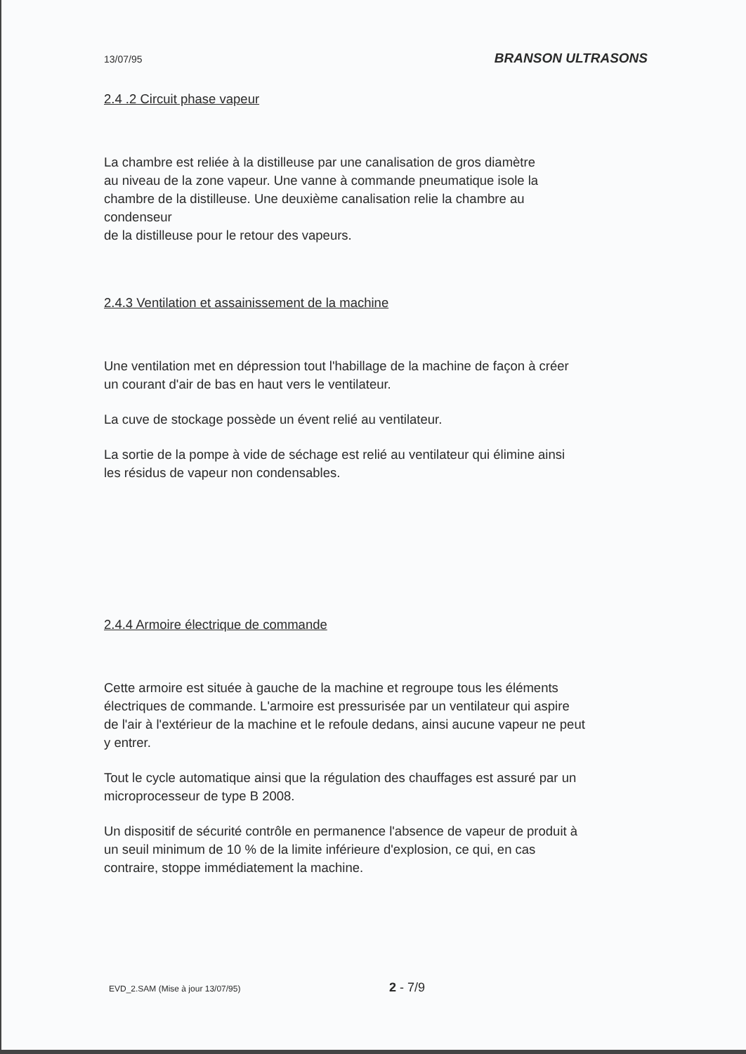13/07/95 BRANSON ULTRASONS
2.4 .2 Circuit phase vapeur
La chambre est reliée à la distilleuse par une canalisation de gros diamètre
au niveau de la zone vapeur. Une vanne à commande pneumatique isole la
chambre de la distilleuse. Une deuxième canalisation relie la chambre au
condenseur
de la distilleuse pour le retour des vapeurs.
2.4.3 Ventilation et assainissement de la machine
Une ventilation met en dépression tout l'habillage de la machine de façon à créer
un courant d'air de bas en haut vers le ventilateur.
La cuve de stockage possède un évent relié au ventilateur.
La sortie de la pompe à vide de séchage est relié au ventilateur qui élimine ainsi
les résidus de vapeur non condensables.
2.4.4 Armoire électrique de commande
Cette armoire est située à gauche de la machine et regroupe tous les éléments
électriques de commande. L'armoire est pressurisée par un ventilateur qui aspire
de l'air à l'extérieur de la machine et le refoule dedans, ainsi aucune vapeur ne peut
y entrer.
Tout le cycle automatique ainsi que la régulation des chauffages est assuré par un
microprocesseur de type B 2008.
Un dispositif de sécurité contrôle en permanence l'absence de vapeur de produit à
un seuil minimum de 10 % de la limite inférieure d'explosion, ce qui, en cas
contraire, stoppe immédiatement la machine.
EVD_2.SAM (Mise à jour 13/07/95) 2 - 7/9